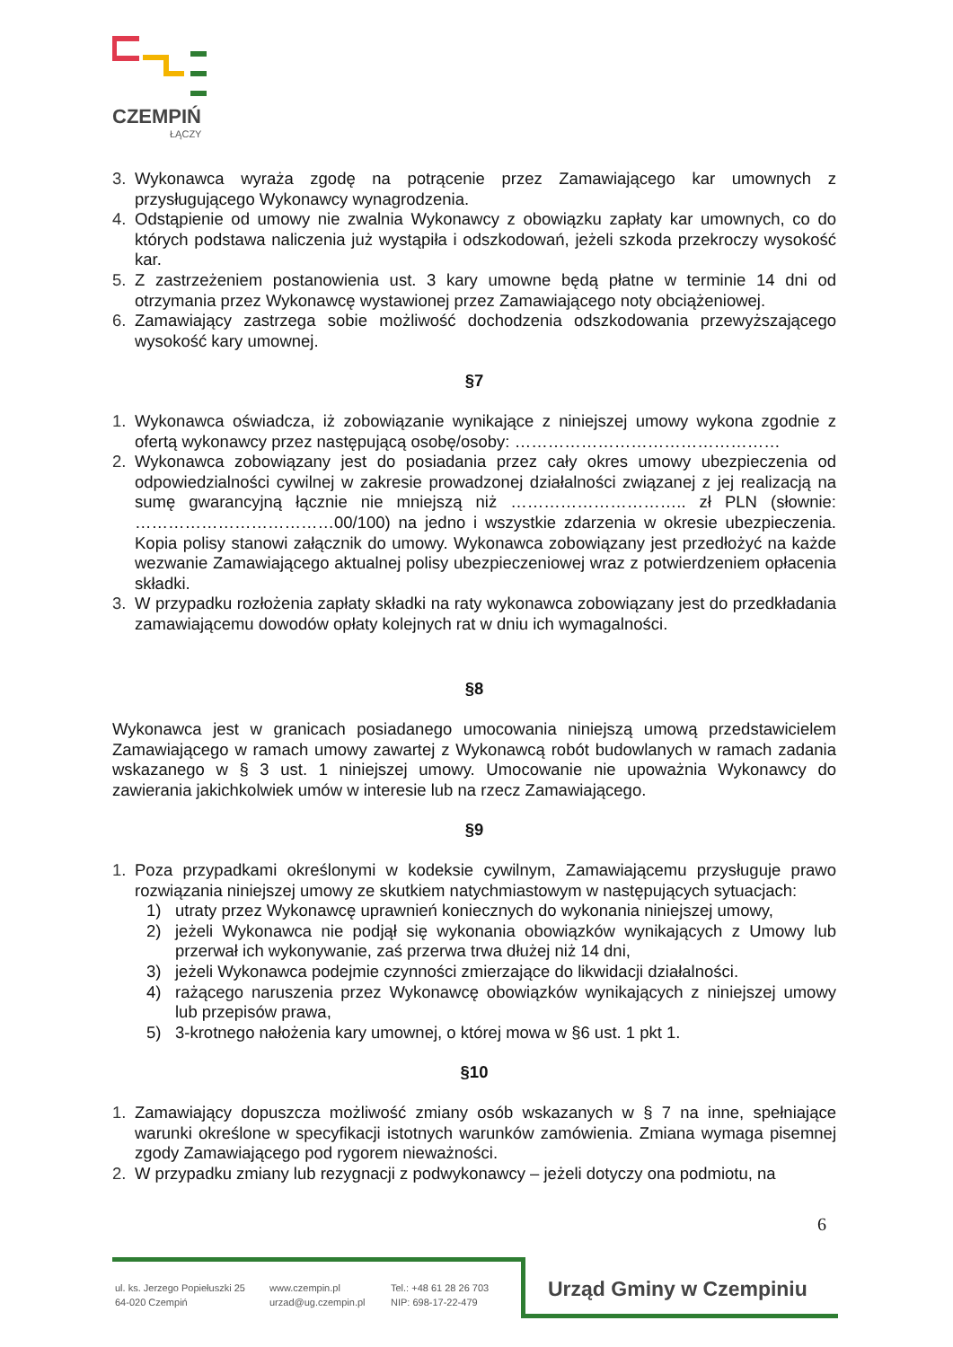CZEMPIŃ
ŁĄCZY
3. Wykonawca wyraża zgodę na potrącenie przez Zamawiającego kar umownych z przysługującego Wykonawcy wynagrodzenia.
4. Odstąpienie od umowy nie zwalnia Wykonawcy z obowiązku zapłaty kar umownych, co do których podstawa naliczenia już wystąpiła i odszkodowań, jeżeli szkoda przekroczy wysokość kar.
5. Z zastrzeżeniem postanowienia ust. 3 kary umowne będą płatne w terminie 14 dni od otrzymania przez Wykonawcę wystawionej przez Zamawiającego noty obciążeniowej.
6. Zamawiający zastrzega sobie możliwość dochodzenia odszkodowania przewyższającego wysokość kary umownej.
§7
1. Wykonawca oświadcza, iż zobowiązanie wynikające z niniejszej umowy wykona zgodnie z ofertą wykonawcy przez następującą osobę/osoby: …………………………………………
2. Wykonawca zobowiązany jest do posiadania przez cały okres umowy ubezpieczenia od odpowiedzialności cywilnej w zakresie prowadzonej działalności związanej z jej realizacją na sumę gwarancyjną łącznie nie mniejszą niż ………………………….. zł PLN (słownie: ………………………………00/100) na jedno i wszystkie zdarzenia w okresie ubezpieczenia. Kopia polisy stanowi załącznik do umowy. Wykonawca zobowiązany jest przedłożyć na każde wezwanie Zamawiającego aktualnej polisy ubezpieczeniowej wraz z potwierdzeniem opłacenia składki.
3. W przypadku rozłożenia zapłaty składki na raty wykonawca zobowiązany jest do przedkładania zamawiającemu dowodów opłaty kolejnych rat w dniu ich wymagalności.
§8
Wykonawca jest w granicach posiadanego umocowania niniejszą umową przedstawicielem Zamawiającego w ramach umowy zawartej z Wykonawcą robót budowlanych w ramach zadania wskazanego w § 3 ust. 1 niniejszej umowy. Umocowanie nie upoważnia Wykonawcy do zawierania jakichkolwiek umów w interesie lub na rzecz Zamawiającego.
§9
1. Poza przypadkami określonymi w kodeksie cywilnym, Zamawiającemu przysługuje prawo rozwiązania niniejszej umowy ze skutkiem natychmiastowym w następujących sytuacjach:
1) utraty przez Wykonawcę uprawnień koniecznych do wykonania niniejszej umowy,
2) jeżeli Wykonawca nie podjął się wykonania obowiązków wynikających z Umowy lub przerwał ich wykonywanie, zaś przerwa trwa dłużej niż 14 dni,
3) jeżeli Wykonawca podejmie czynności zmierzające do likwidacji działalności.
4) rażącego naruszenia przez Wykonawcę obowiązków wynikających z niniejszej umowy lub przepisów prawa,
5) 3-krotnego nałożenia kary umownej, o której mowa w §6 ust. 1 pkt 1.
§10
1. Zamawiający dopuszcza możliwość zmiany osób wskazanych w § 7 na inne, spełniające warunki określone w specyfikacji istotnych warunków zamówienia. Zmiana wymaga pisemnej zgody Zamawiającego pod rygorem nieważności.
2. W przypadku zmiany lub rezygnacji z podwykonawcy – jeżeli dotyczy ona podmiotu, na
6
ul. ks. Jerzego Popiełuszki 25
64-020 Czempiń
www.czempin.pl
urzad@ug.czempin.pl
Tel.: +48 61 28 26 703
NIP: 698-17-22-479
Urząd Gminy w Czempiniu